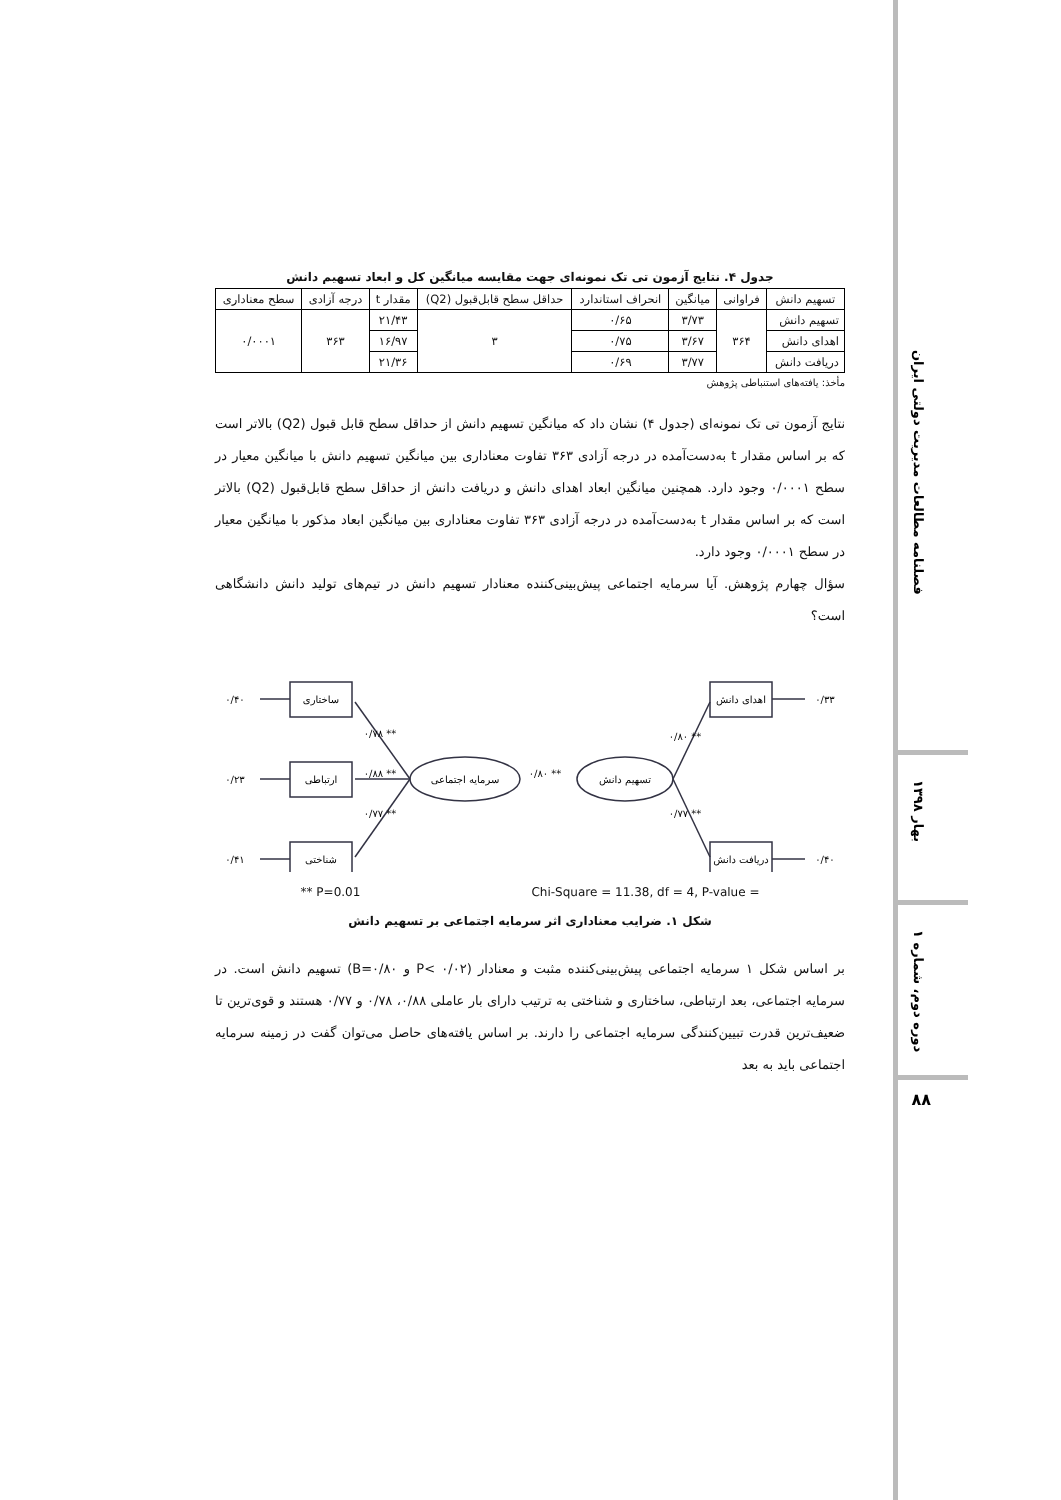جدول ۴. نتایج آزمون تی تک نمونه‌ای جهت مقایسه میانگین کل و ابعاد تسهیم دانش
| تسهیم دانش | فراوانی | میانگین | انحراف استاندارد | حداقل سطح قابل‌قبول (Q2) | مقدار t | درجه آزادی | سطح معناداری |
| --- | --- | --- | --- | --- | --- | --- | --- |
| تسهیم دانش | ۳۶۴ | ۳/۷۳ | ۰/۶۵ | ۳ | ۲۱/۴۳ | ۳۶۳ | ۰/۰۰۰۱ |
| اهدای دانش | | ۳/۶۷ | ۰/۷۵ | | ۱۶/۹۷ | | |
| دریافت دانش | | ۳/۷۷ | ۰/۶۹ | | ۲۱/۳۶ | | |
مأخذ: یافته‌های استنباطی پژوهش
نتایج آزمون تی تک نمونه‌ای (جدول ۴) نشان داد که میانگین تسهیم دانش از حداقل سطح قابل قبول (Q2) بالاتر است که بر اساس مقدار t به‌دست‌آمده در درجه آزادی ۳۶۳ تفاوت معناداری بین میانگین تسهیم دانش با میانگین معیار در سطح ۰/۰۰۰۱ وجود دارد. همچنین میانگین ابعاد اهدای دانش و دریافت دانش از حداقل سطح قابل‌قبول (Q2) بالاتر است که بر اساس مقدار t به‌دست‌آمده در درجه آزادی ۳۶۳ تفاوت معناداری بین میانگین ابعاد مذکور با میانگین معیار در سطح ۰/۰۰۰۱ وجود دارد.
سؤال چهارم پژوهش. آیا سرمایه اجتماعی پیش‌بینی‌کننده معنادار تسهیم دانش در تیم‌های تولید دانش دانشگاهی است؟
ساختاری
ارتباطی
شناختی
اهدای دانش
دریافت دانش
سرمایه اجتماعی
تسهیم دانش
۰/۴۰
۰/۲۳
۰/۴۱
۰/۳۳
۰/۴۰
۰/۷۸ **
۰/۸۸ **
۰/۷۷ **
۰/۸۰ **
۰/۸۰ **
۰/۷۷ **
** P=0.01 Chi-Square = 11.38, df = 4, P-value =
شکل ۱. ضرایب معناداری اثر سرمایه اجتماعی بر تسهیم دانش
بر اساس شکل ۱ سرمایه اجتماعی پیش‌بینی‌کننده مثبت و معنادار (P< ۰/۰۲ و B=۰/۸۰) تسهیم دانش است. در سرمایه اجتماعی، بعد ارتباطی، ساختاری و شناختی به ترتیب دارای بار عاملی ۰/۸۸، ۰/۷۸ و ۰/۷۷ هستند و قوی‌ترین تا ضعیف‌ترین قدرت تبیین‌کنندگی سرمایه اجتماعی را دارند. بر اساس یافته‌های حاصل می‌توان گفت در زمینه سرمایه اجتماعی باید به بعد
فصلنامه مطالعات مدیریت دولتی ایران
بهار ۱۳۹۸
دوره دوم، شماره ۱
۸۸